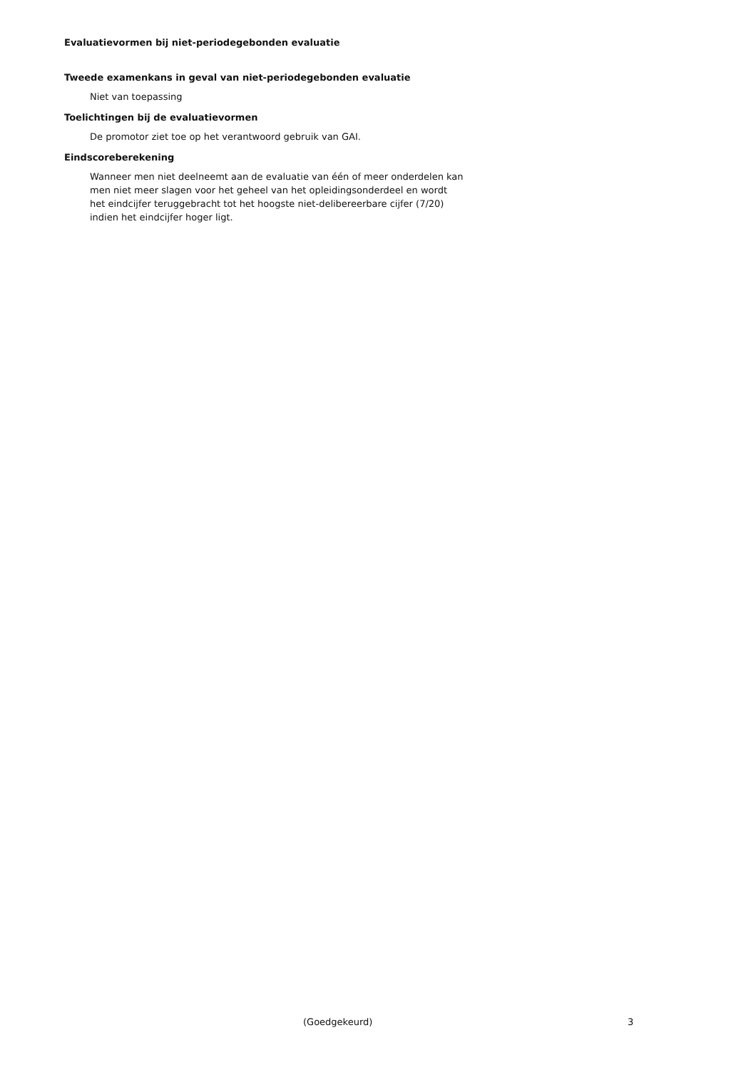Evaluatievormen bij niet-periodegebonden evaluatie
Tweede examenkans in geval van niet-periodegebonden evaluatie
Niet van toepassing
Toelichtingen bij de evaluatievormen
De promotor ziet toe op het verantwoord gebruik van GAI.
Eindscoreberekening
Wanneer men niet deelneemt aan de evaluatie van één of meer onderdelen kan men niet meer slagen voor het geheel van het opleidingsonderdeel en wordt het eindcijfer teruggebracht tot het hoogste niet-delibereerbare cijfer (7/20) indien het eindcijfer hoger ligt.
(Goedgekeurd) 3